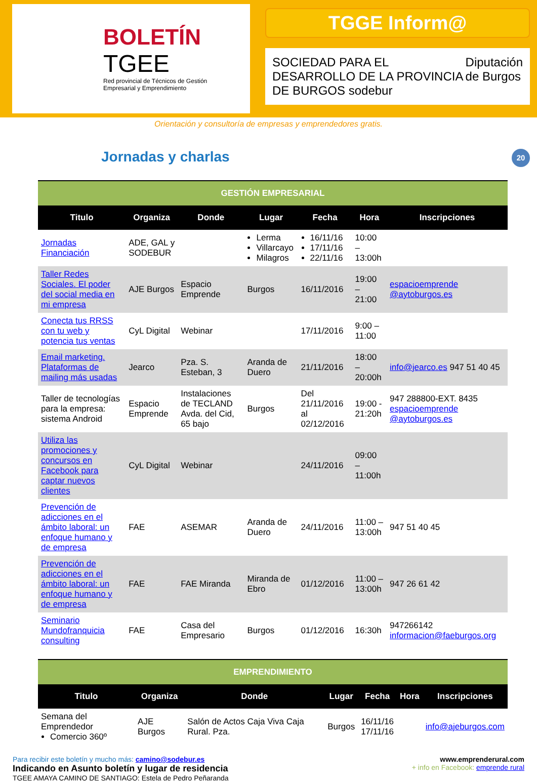BOLETÍN
TGEE
Red provincial de Técnicos de Gestión Empresarial y Emprendimiento
TGGE Inform@
SOCIEDAD PARA EL DESARROLLO DE LA PROVINCIA DE BURGOS sodebur Diputación de Burgos
Orientación y consultoría de empresas y emprendedores gratis.
20
Jornadas y charlas
| GESTIÓN EMPRESARIAL | | | | | | |
| Titulo | Organiza | Donde | Lugar | Fecha | Hora | Inscripciones |
| Jornadas Financiación | ADE, GAL y SODEBUR | | Lerma Villarcayo Milagros | 16/11/16 17/11/16 22/11/16 | 10:00 – 13:00h | |
| Taller Redes Sociales. El poder del social media en mi empresa | AJE Burgos | Espacio Emprende | Burgos | 16/11/2016 | 19:00 – 21:00 | espacioemprende @aytoburgos.es |
| Conecta tus RRSS con tu web y potencia tus ventas | CyL Digital | Webinar | | 17/11/2016 | 9:00 – 11:00 | |
| Email marketing. Plataformas de mailing más usadas | Jearco | Pza. S. Esteban, 3 | Aranda de Duero | 21/11/2016 | 18:00 – 20:00h | info@jearco.es 947 51 40 45 |
| Taller de tecnologías para la empresa: sistema Android | Espacio Emprende | Instalaciones de TECLAND Avda. del Cid, 65 bajo | Burgos | Del 21/11/2016 al 02/12/2016 | 19:00 - 21:20h | 947 288800-EXT. 8435 espacioemprende @aytoburgos.es |
| Utiliza las promociones y concursos en Facebook para captar nuevos clientes | CyL Digital | Webinar | | 24/11/2016 | 09:00 – 11:00h | |
| Prevención de adicciones en el ámbito laboral: un enfoque humano y de empresa | FAE | ASEMAR | Aranda de Duero | 24/11/2016 | 11:00 – 13:00h | 947 51 40 45 |
| Prevención de adicciones en el ámbito laboral: un enfoque humano y de empresa | FAE | FAE Miranda | Miranda de Ebro | 01/12/2016 | 11:00 – 13:00h | 947 26 61 42 |
| Seminario Mundofranquicia consulting | FAE | Casa del Empresario | Burgos | 01/12/2016 | 16:30h | 947266142 informacion@faeburgos.org |
| EMPRENDIMIENTO | | | | | | |
| Titulo | Organiza | Donde | Lugar | Fecha | Hora | Inscripciones |
| Semana del Emprendedor Comercio 360º | AJE Burgos | Salón de Actos Caja Viva Caja Rural. Pza. | Burgos | 16/11/16 17/11/16 | | info@ajeburgos.com |
Para recibir este boletín y mucho más: camino@sodebur.es
Indicando en Asunto boletín y lugar de residencia
TGEE AMAYA CAMINO DE SANTIAGO: Estela de Pedro Peñaranda
www.emprenderural.com
+ info en Facebook: emprende rural